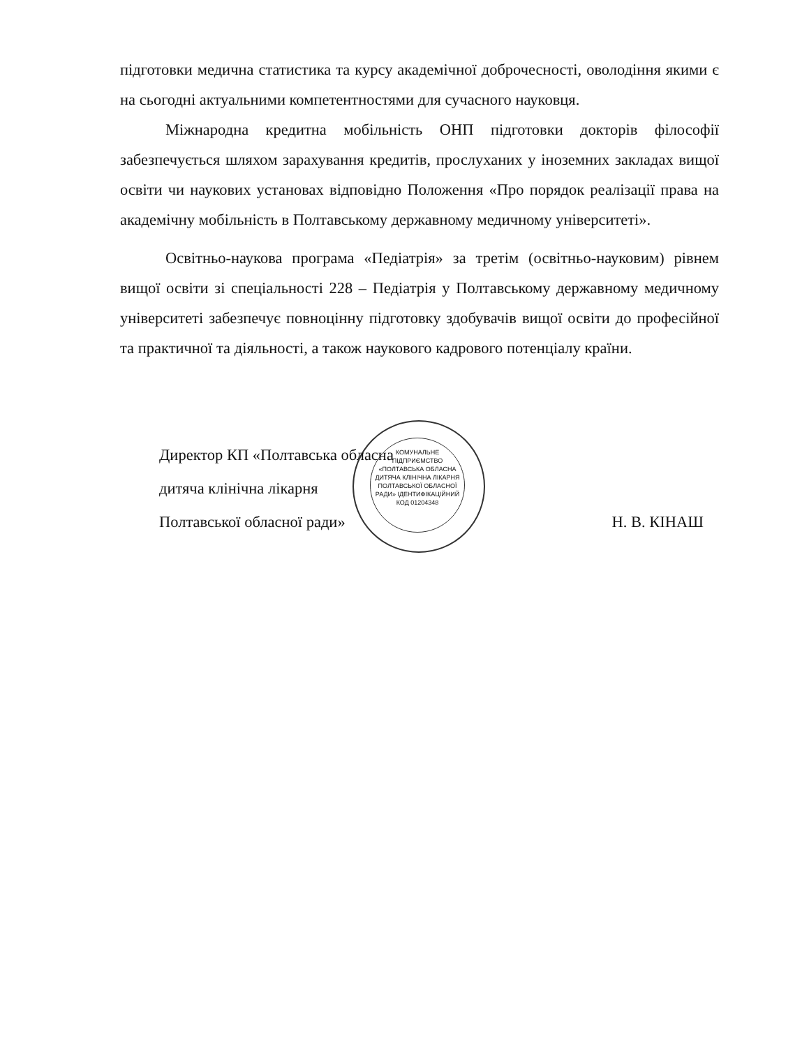підготовки медична статистика та курсу академічної доброчесності, оволодіння якими є на сьогодні актуальними компетентностями для сучасного науковця.
Міжнародна кредитна мобільність ОНП підготовки докторів філософії забезпечується шляхом зарахування кредитів, прослуханих у іноземних закладах вищої освіти чи наукових установах відповідно Положення «Про порядок реалізації права на академічну мобільність в Полтавському державному медичному університеті».
Освітньо-наукова програма «Педіатрія» за третім (освітньо-науковим) рівнем вищої освіти зі спеціальності 228 – Педіатрія у Полтавському державному медичному університеті забезпечує повноцінну підготовку здобувачів вищої освіти до професійної та практичної та діяльності, а також наукового кадрового потенціалу країни.
КОМУНАЛЬНЕ ПІДПРИЄМСТВО «ПОЛТАВСЬКА ОБЛАСНА ДИТЯЧА КЛІНІЧНА ЛІКАРНЯ ПОЛТАВСЬКОЇ ОБЛАСНОЇ РАДИ» ІДЕНТИФІКАЦІЙНИЙ КОД 01204348
Директор КП «Полтавська обласна
дитяча клінічна лікарня
Полтавської обласної ради» Н. В. КІНАШ